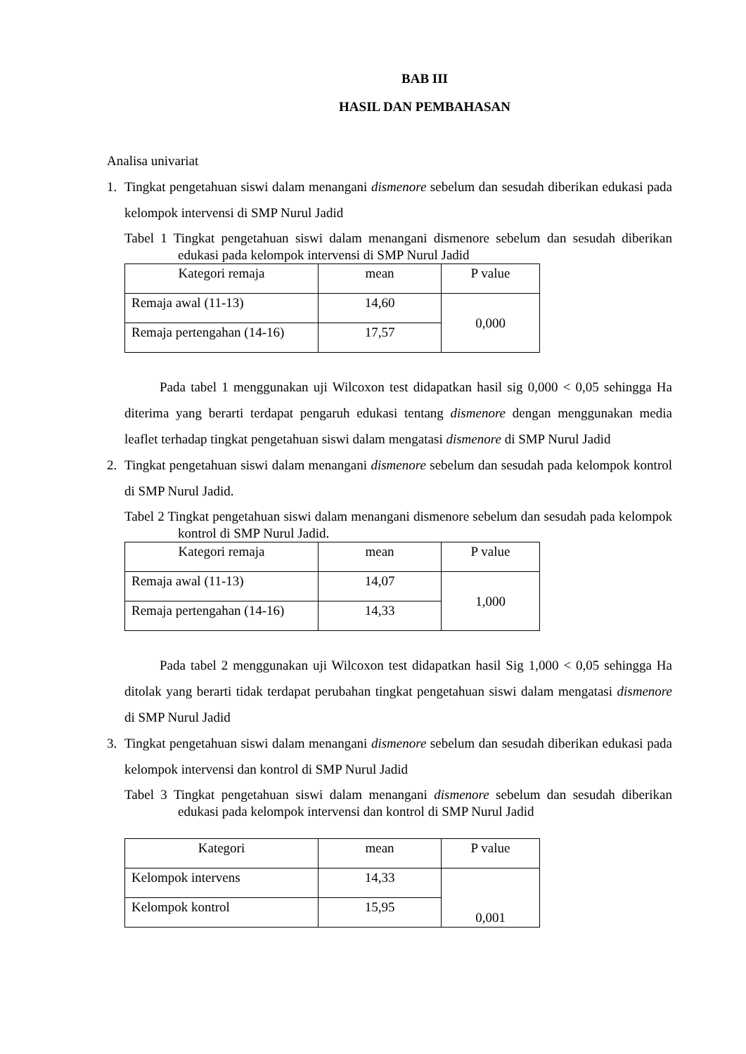BAB III
HASIL DAN PEMBAHASAN
Analisa univariat
1. Tingkat pengetahuan siswi dalam menangani dismenore sebelum dan sesudah diberikan edukasi pada kelompok intervensi di SMP Nurul Jadid
Tabel 1 Tingkat pengetahuan siswi dalam menangani dismenore sebelum dan sesudah diberikan edukasi pada kelompok intervensi di SMP Nurul Jadid
| Kategori remaja | mean | P value |
| --- | --- | --- |
| Remaja awal (11-13) | 14,60 | 0,000 |
| Remaja pertengahan (14-16) | 17,57 | |
Pada tabel 1 menggunakan uji Wilcoxon test didapatkan hasil sig 0,000 < 0,05 sehingga Ha diterima yang berarti terdapat pengaruh edukasi tentang dismenore dengan menggunakan media leaflet terhadap tingkat pengetahuan siswi dalam mengatasi dismenore di SMP Nurul Jadid
2. Tingkat pengetahuan siswi dalam menangani dismenore sebelum dan sesudah pada kelompok kontrol di SMP Nurul Jadid.
Tabel 2 Tingkat pengetahuan siswi dalam menangani dismenore sebelum dan sesudah pada kelompok kontrol di SMP Nurul Jadid.
| Kategori remaja | mean | P value |
| --- | --- | --- |
| Remaja awal (11-13) | 14,07 | 1,000 |
| Remaja pertengahan (14-16) | 14,33 | |
Pada tabel 2 menggunakan uji Wilcoxon test didapatkan hasil Sig 1,000 < 0,05 sehingga Ha ditolak yang berarti tidak terdapat perubahan tingkat pengetahuan siswi dalam mengatasi dismenore di SMP Nurul Jadid
3. Tingkat pengetahuan siswi dalam menangani dismenore sebelum dan sesudah diberikan edukasi pada kelompok intervensi dan kontrol di SMP Nurul Jadid
Tabel 3 Tingkat pengetahuan siswi dalam menangani dismenore sebelum dan sesudah diberikan edukasi pada kelompok intervensi dan kontrol di SMP Nurul Jadid
| Kategori | mean | P value |
| --- | --- | --- |
| Kelompok intervens | 14,33 | 0,001 |
| Kelompok kontrol | 15,95 | |